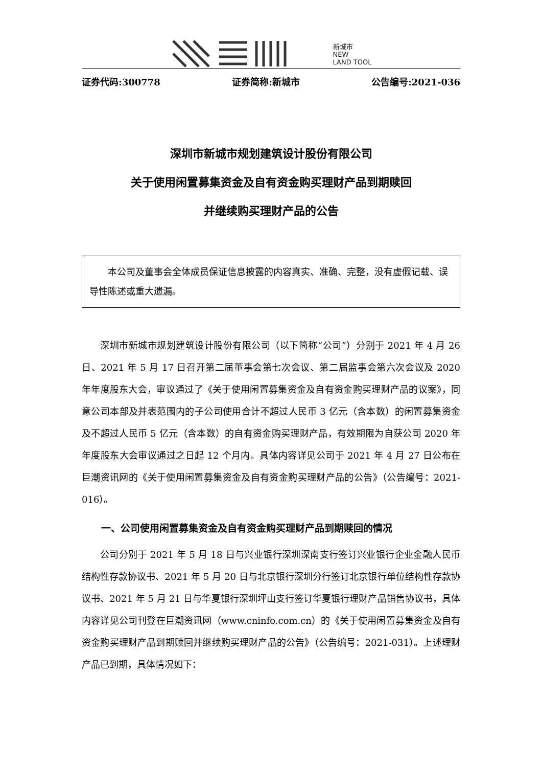新城市
NEW
LAND TOOL
证券代码:300778 证券简称:新城市 公告编号:2021-036
深圳市新城市规划建筑设计股份有限公司
关于使用闲置募集资金及自有资金购买理财产品到期赎回
并继续购买理财产品的公告
本公司及董事会全体成员保证信息披露的内容真实、准确、完整，没有虚假记载、误导性陈述或重大遗漏。
深圳市新城市规划建筑设计股份有限公司（以下简称“公司”）分别于 2021 年 4 月 26 日、2021 年 5 月 17 日召开第二届董事会第七次会议、第二届监事会第六次会议及 2020 年年度股东大会，审议通过了《关于使用闲置募集资金及自有资金购买理财产品的议案》，同意公司本部及并表范围内的子公司使用合计不超过人民币 3 亿元（含本数）的闲置募集资金及不超过人民币 5 亿元（含本数）的自有资金购买理财产品，有效期限为自获公司 2020 年年度股东大会审议通过之日起 12 个月内。具体内容详见公司于 2021 年 4 月 27 日公布在巨潮资讯网的《关于使用闲置募集资金及自有资金购买理财产品的公告》（公告编号：2021-016）。
一、公司使用闲置募集资金及自有资金购买理财产品到期赎回的情况
公司分别于 2021 年 5 月 18 日与兴业银行深圳深南支行签订兴业银行企业金融人民币结构性存款协议书、2021 年 5 月 20 日与北京银行深圳分行签订北京银行单位结构性存款协议书、2021 年 5 月 21 日与华夏银行深圳坪山支行签订华夏银行理财产品销售协议书，具体内容详见公司刊登在巨潮资讯网（www.cninfo.com.cn）的《关于使用闲置募集资金及自有资金购买理财产品到期赎回并继续购买理财产品的公告》（公告编号：2021-031）。上述理财产品已到期，具体情况如下：